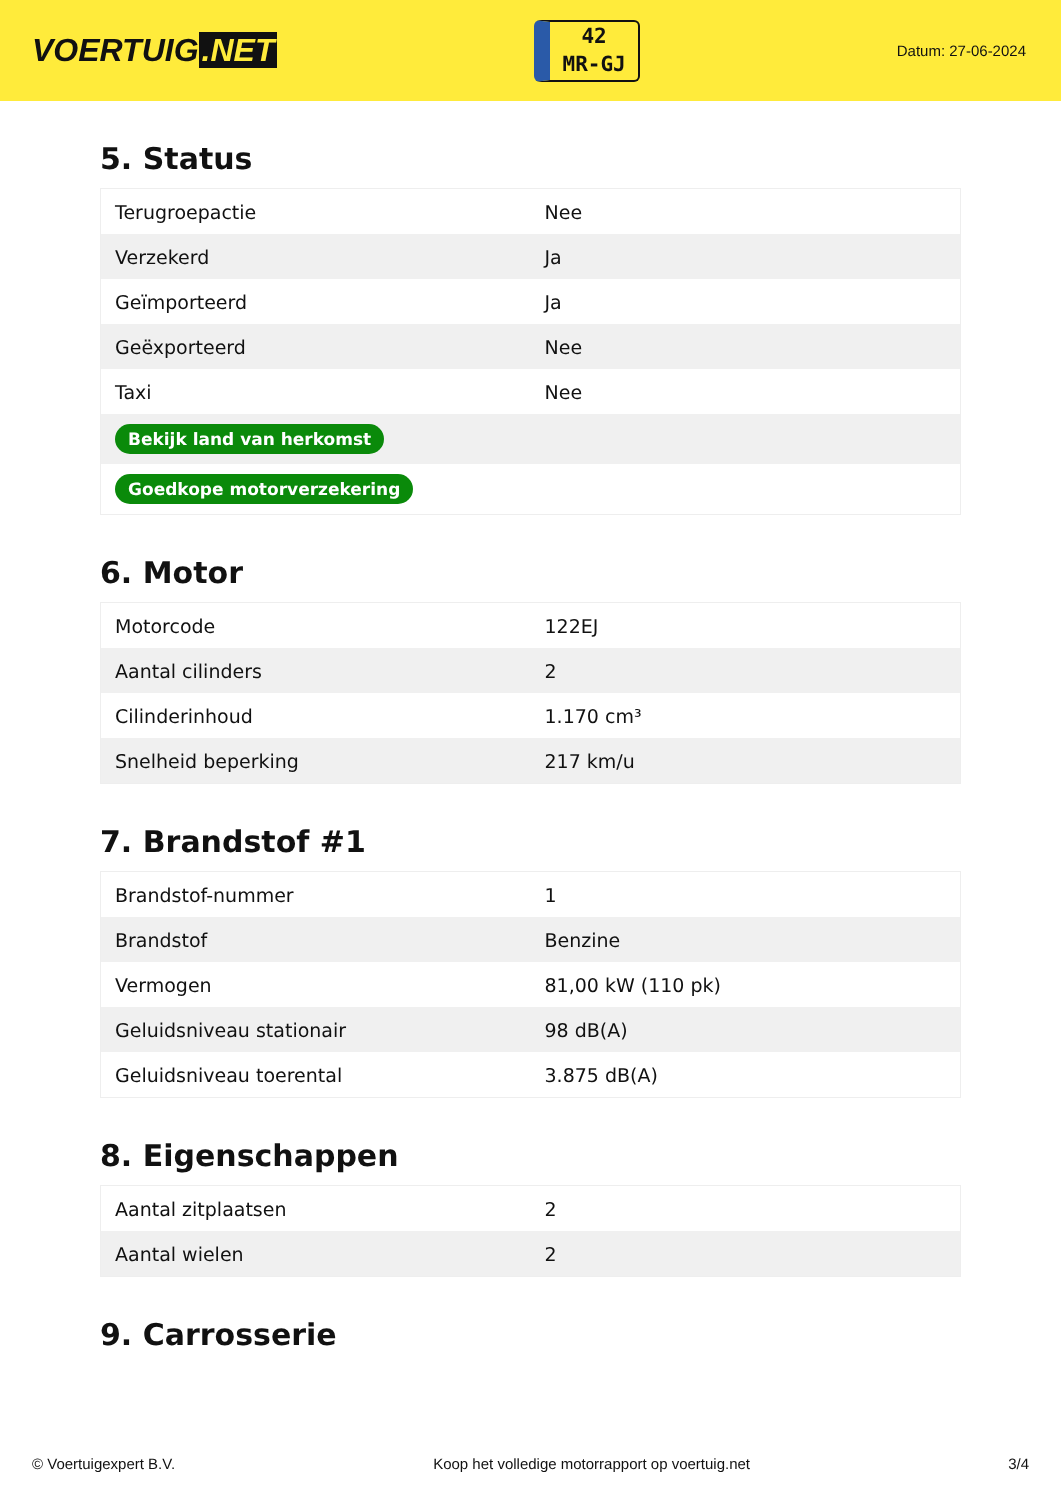VOERTUIG.NET
42
MR-GJ
Datum: 27-06-2024
5. Status
| Terugroepactie | Nee |
| Verzekerd | Ja |
| Geïmporteerd | Ja |
| Geëxporteerd | Nee |
| Taxi | Nee |
| Bekijk land van herkomst | |
| Goedkope motorverzekering | |
6. Motor
| Motorcode | 122EJ |
| Aantal cilinders | 2 |
| Cilinderinhoud | 1.170 cm³ |
| Snelheid beperking | 217 km/u |
7. Brandstof #1
| Brandstof-nummer | 1 |
| Brandstof | Benzine |
| Vermogen | 81,00 kW (110 pk) |
| Geluidsniveau stationair | 98 dB(A) |
| Geluidsniveau toerental | 3.875 dB(A) |
8. Eigenschappen
| Aantal zitplaatsen | 2 |
| Aantal wielen | 2 |
9. Carrosserie
© Voertuigexpert B.V. Koop het volledige motorrapport op voertuig.net 3/4